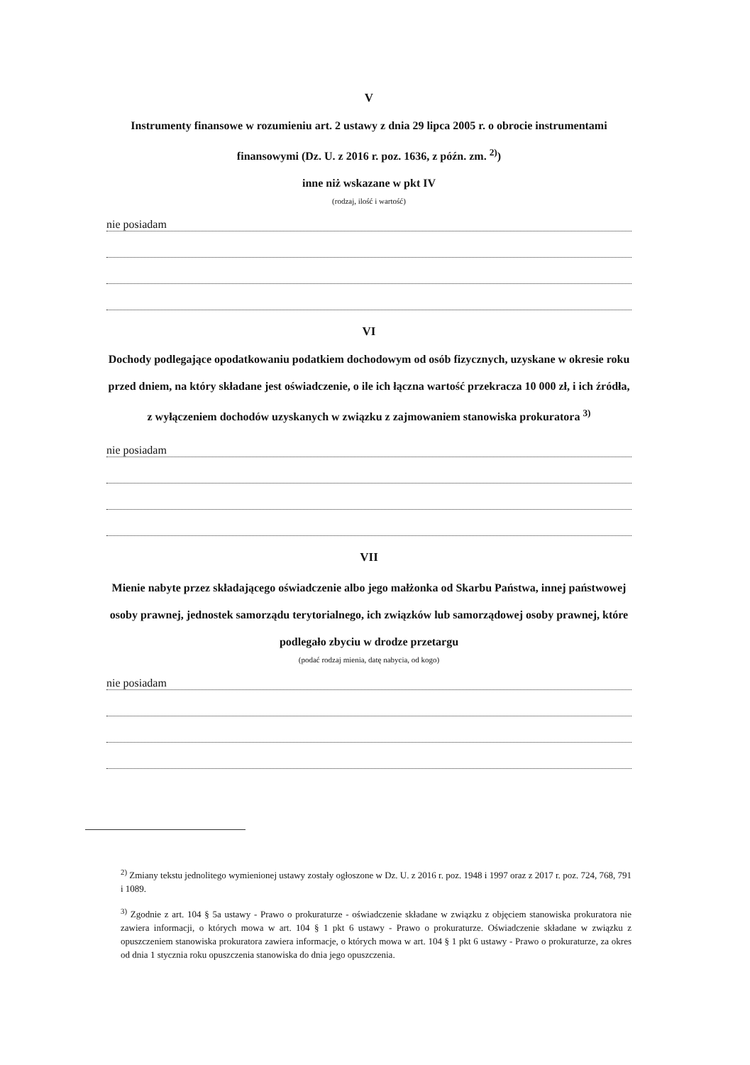V
Instrumenty finansowe w rozumieniu art. 2 ustawy z dnia 29 lipca 2005 r. o obrocie instrumentami finansowymi (Dz. U. z 2016 r. poz. 1636, z późn. zm. <sup>2)</sup>)
inne niż wskazane w pkt IV
(rodzaj, ilość i wartość)
nie posiadam
VI
Dochody podlegające opodatkowaniu podatkiem dochodowym od osób fizycznych, uzyskane w okresie roku przed dniem, na który składane jest oświadczenie, o ile ich łączna wartość przekracza 10 000 zł, i ich źródła, z wyłączeniem dochodów uzyskanych w związku z zajmowaniem stanowiska prokuratora <sup>3)</sup>
nie posiadam
VII
Mienie nabyte przez składającego oświadczenie albo jego małżonka od Skarbu Państwa, innej państwowej osoby prawnej, jednostek samorządu terytorialnego, ich związków lub samorządowej osoby prawnej, które podlegało zbyciu w drodze przetargu
(podać rodzaj mienia, datę nabycia, od kogo)
nie posiadam
<sup>2)</sup> Zmiany tekstu jednolitego wymienionej ustawy zostały ogłoszone w Dz. U. z 2016 r. poz. 1948 i 1997 oraz z 2017 r. poz. 724, 768, 791 i 1089.
<sup>3)</sup> Zgodnie z art. 104 § 5a ustawy - Prawo o prokuraturze - oświadczenie składane w związku z objęciem stanowiska prokuratora nie zawiera informacji, o których mowa w art. 104 § 1 pkt 6 ustawy - Prawo o prokuraturze. Oświadczenie składane w związku z opuszczeniem stanowiska prokuratora zawiera informacje, o których mowa w art. 104 § 1 pkt 6 ustawy - Prawo o prokuraturze, za okres od dnia 1 stycznia roku opuszczenia stanowiska do dnia jego opuszczenia.